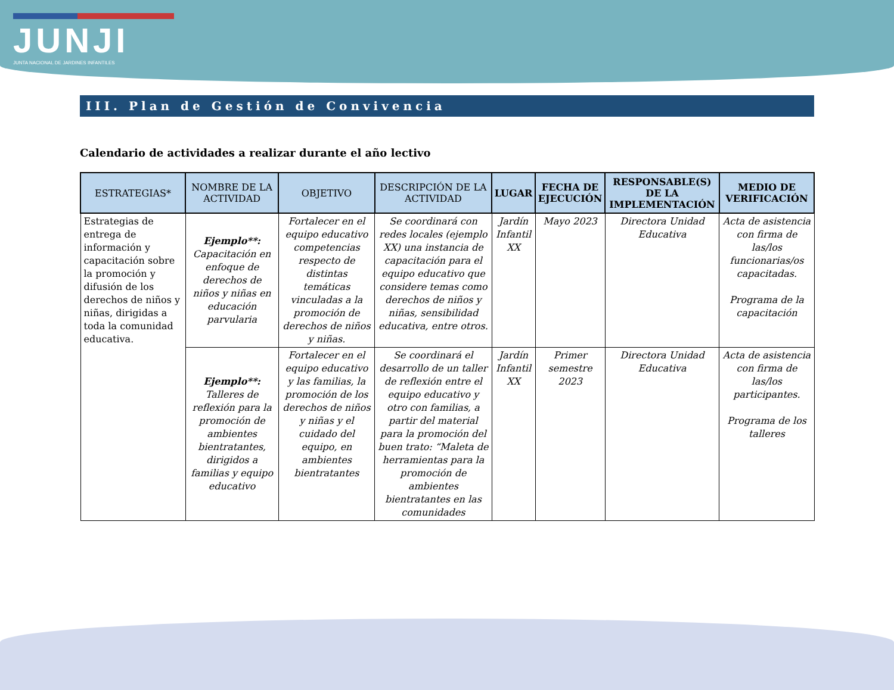JUNJI
JUNTA NACIONAL DE JARDINES INFANTILES
III. Plan de Gestión de Convivencia
Calendario de actividades a realizar durante el año lectivo
| ESTRATEGIAS* | NOMBRE DE LA ACTIVIDAD | OBJETIVO | DESCRIPCIÓN DE LA ACTIVIDAD | LUGAR | FECHA DE EJECUCIÓN | RESPONSABLE(S) DE LA IMPLEMENTACIÓN | MEDIO DE VERIFICACIÓN |
| --- | --- | --- | --- | --- | --- | --- | --- |
| Estrategias de entrega de información y capacitación sobre la promoción y difusión de los derechos de niños y niñas, dirigidas a toda la comunidad educativa. | Ejemplo**: Capacitación en enfoque de derechos de niños y niñas en educación parvularia | Fortalecer en el equipo educativo competencias respecto de distintas temáticas vinculadas a la promoción de derechos de niños y niñas. | Se coordinará con redes locales (ejemplo XX) una instancia de capacitación para el equipo educativo que considere temas como derechos de niños y niñas, sensibilidad educativa, entre otros. | Jardín Infantil XX | Mayo 2023 | Directora Unidad Educativa | Acta de asistencia con firma de las/los funcionarias/os capacitadas. Programa de la capacitación |
| | Ejemplo**: Talleres de reflexión para la promoción de ambientes bientratantes, dirigidos a familias y equipo educativo | Fortalecer en el equipo educativo y las familias, la promoción de los derechos de niños y niñas y el cuidado del equipo, en ambientes bientratantes | Se coordinará el desarrollo de un taller de reflexión entre el equipo educativo y otro con familias, a partir del material para la promoción del buen trato: “Maleta de herramientas para la promoción de ambientes bientratantes en las comunidades | Jardín Infantil XX | Primer semestre 2023 | Directora Unidad Educativa | Acta de asistencia con firma de las/los participantes. Programa de los talleres |